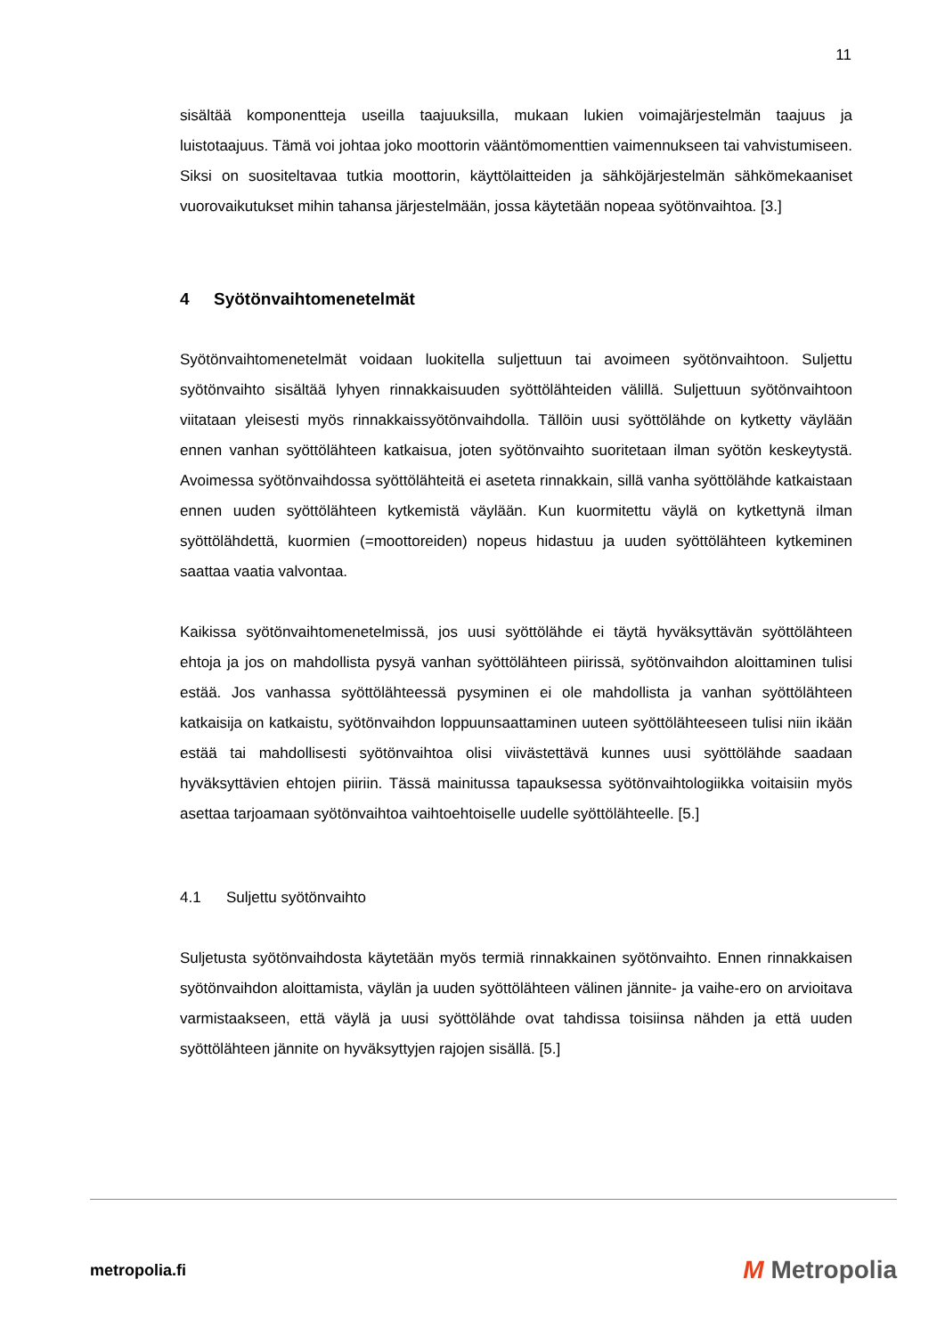11
sisältää komponentteja useilla taajuuksilla, mukaan lukien voimajärjestelmän taajuus ja luistotaajuus. Tämä voi johtaa joko moottorin vääntömomenttien vaimennukseen tai vahvistumiseen. Siksi on suositeltavaa tutkia moottorin, käyttölaitteiden ja sähköjärjestelmän sähkömekaaniset vuorovaikutukset mihin tahansa järjestelmään, jossa käytetään nopeaa syötönvaihtoa. [3.]
4 Syötönvaihtomenetelmät
Syötönvaihtomenetelmät voidaan luokitella suljettuun tai avoimeen syötönvaihtoon. Suljettu syötönvaihto sisältää lyhyen rinnakkaisuuden syöttölähteiden välillä. Suljettuun syötönvaihtoon viitataan yleisesti myös rinnakkaissyötönvaihdolla. Tällöin uusi syöttölähde on kytketty väylään ennen vanhan syöttölähteen katkaisua, joten syötönvaihto suoritetaan ilman syötön keskeytystä. Avoimessa syötönvaihdossa syöttölähteitä ei aseteta rinnakkain, sillä vanha syöttölähde katkaistaan ennen uuden syöttölähteen kytkemistä väylään. Kun kuormitettu väylä on kytkettynä ilman syöttölähdettä, kuormien (=moottoreiden) nopeus hidastuu ja uuden syöttölähteen kytkeminen saattaa vaatia valvontaa.
Kaikissa syötönvaihtomenetelmissä, jos uusi syöttölähde ei täytä hyväksyttävän syöttölähteen ehtoja ja jos on mahdollista pysyä vanhan syöttölähteen piirissä, syötönvaihdon aloittaminen tulisi estää. Jos vanhassa syöttölähteessä pysyminen ei ole mahdollista ja vanhan syöttölähteen katkaisija on katkaistu, syötönvaihdon loppuunsaattaminen uuteen syöttölähteeseen tulisi niin ikään estää tai mahdollisesti syötönvaihtoa olisi viivästettävä kunnes uusi syöttölähde saadaan hyväksyttävien ehtojen piiriin. Tässä mainitussa tapauksessa syötönvaihtologiikka voitaisiin myös asettaa tarjoamaan syötönvaihtoa vaihtoehtoiselle uudelle syöttölähteelle. [5.]
4.1 Suljettu syötönvaihto
Suljetusta syötönvaihdosta käytetään myös termiä rinnakkainen syötönvaihto. Ennen rinnakkaisen syötönvaihdon aloittamista, väylän ja uuden syöttölähteen välinen jännite- ja vaihe-ero on arvioitava varmistaakseen, että väylä ja uusi syöttölähde ovat tahdissa toisiinsa nähden ja että uuden syöttölähteen jännite on hyväksyttyjen rajojen sisällä. [5.]
metropolia.fi
M Metropolia